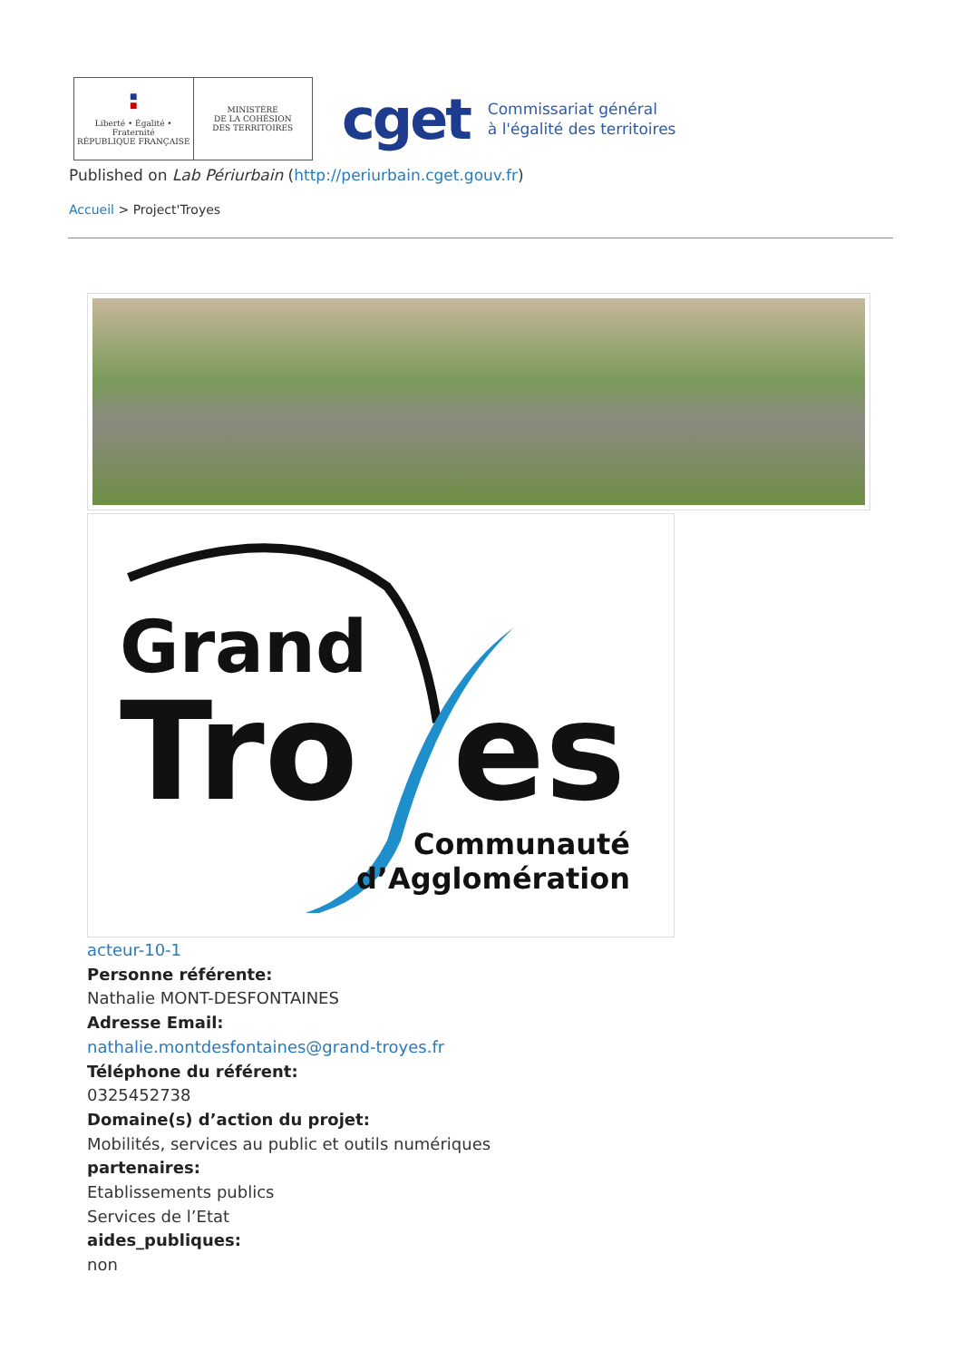■
■
Liberté • Égalité • Fraternité
RÉPUBLIQUE FRANÇAISE
MINISTÈRE
DE LA COHÉSION
DES TERRITOIRES
cget
Commissariat général
à l'égalité des territoires
Published on Lab Périurbain (http://periurbain.cget.gouv.fr)
Accueil > Project'Troyes
Grand
Tro es
Communauté
d’Agglomération
acteur-10-1
Personne référente:
Nathalie MONT-DESFONTAINES
Adresse Email:
nathalie.montdesfontaines@grand-troyes.fr
Téléphone du référent:
0325452738
Domaine(s) d’action du projet:
Mobilités, services au public et outils numériques
partenaires:
Etablissements publics
Services de l’Etat
aides_publiques:
non